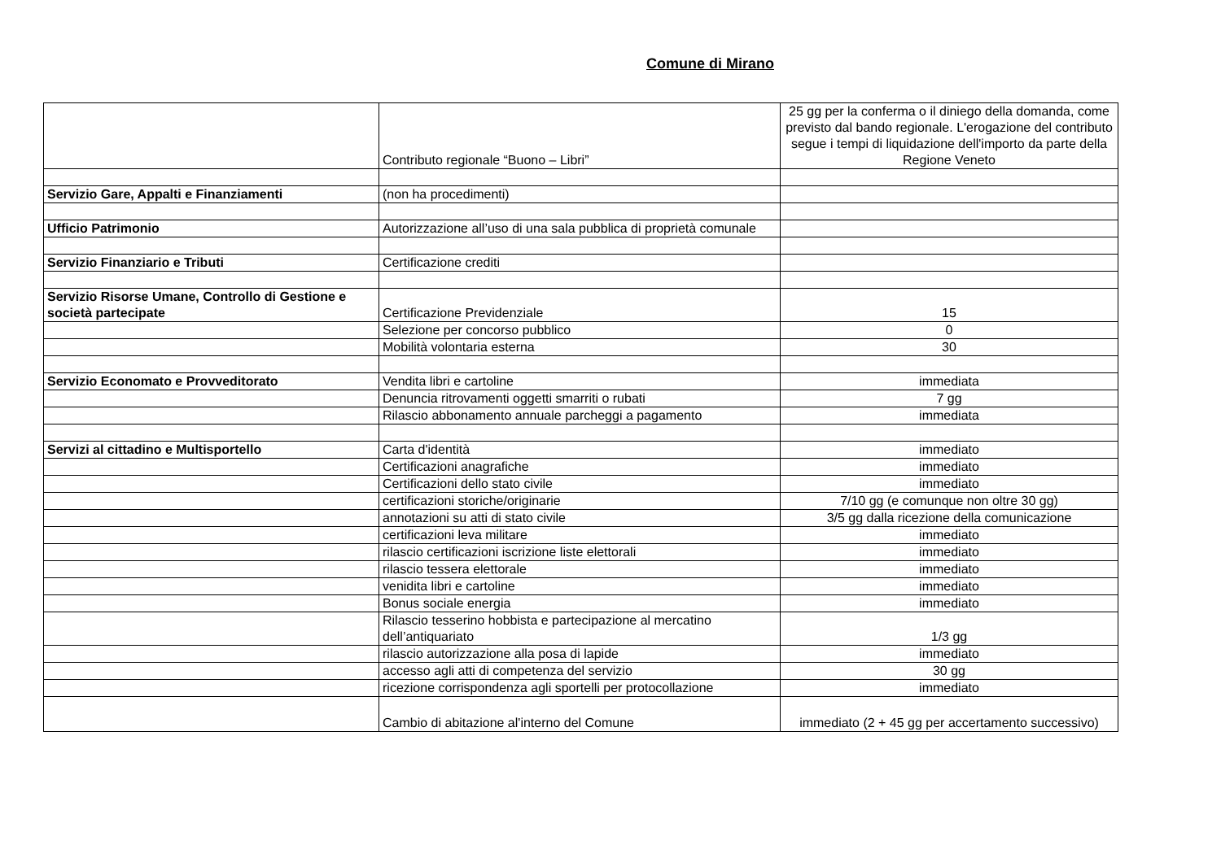Comune di Mirano
| | Contributo regionale “Buono – Libri” | 25 gg per la conferma o il diniego della domanda, come previsto dal bando regionale. L'erogazione del contributo segue i tempi di liquidazione dell'importo da parte della Regione Veneto |
| Servizio Gare, Appalti e Finanziamenti | (non ha procedimenti) | |
| Ufficio Patrimonio | Autorizzazione all’uso di una sala pubblica di proprietà comunale | |
| Servizio Finanziario e Tributi | Certificazione crediti | |
| Servizio Risorse Umane, Controllo di Gestione e società partecipate | Certificazione Previdenziale | 15 |
| | Selezione per concorso pubblico | 0 |
| | Mobilità volontaria esterna | 30 |
| Servizio Economato e Provveditorato | Vendita libri e cartoline | immediata |
| | Denuncia ritrovamenti oggetti smarriti o rubati | 7 gg |
| | Rilascio abbonamento annuale parcheggi a pagamento | immediata |
| Servizi al cittadino e Multisportello | Carta d'identità | immediato |
| | Certificazioni anagrafiche | immediato |
| | Certificazioni dello stato civile | immediato |
| | certificazioni storiche/originarie | 7/10 gg (e comunque non oltre 30 gg) |
| | annotazioni su atti di stato civile | 3/5 gg dalla ricezione della comunicazione |
| | certificazioni leva militare | immediato |
| | rilascio certificazioni iscrizione liste elettorali | immediato |
| | rilascio tessera elettorale | immediato |
| | venidita libri e cartoline | immediato |
| | Bonus sociale energia | immediato |
| | Rilascio tesserino hobbista e partecipazione al mercatino dell’antiquariato | 1/3 gg |
| | rilascio autorizzazione alla posa di lapide | immediato |
| | accesso agli atti di competenza del servizio | 30 gg |
| | ricezione corrispondenza agli sportelli per protocollazione | immediato |
| | Cambio di abitazione al'interno del Comune | immediato (2 + 45 gg per accertamento successivo) |